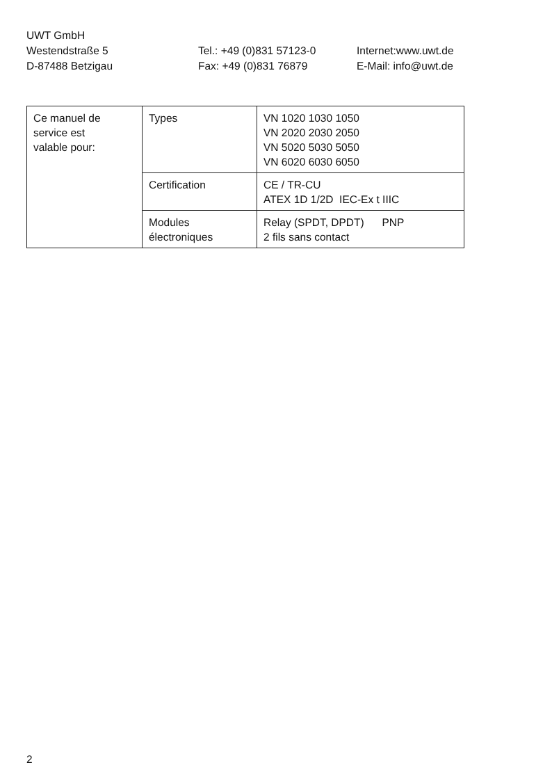UWT GmbH
Westendstraße 5 Tel.: +49 (0)831 57123-0 Internet:www.uwt.de
D-87488 Betzigau Fax: +49 (0)831 76879 E-Mail: info@uwt.de
| Ce manuel de service est valable pour: | Types | VN 1020 1030 1050 VN 2020 2030 2050 VN 5020 5030 5050 VN 6020 6030 6050 |
| | Certification | CE / TR-CU ATEX 1D 1/2D IEC-Ex t IIIC |
| | Modules électroniques | Relay (SPDT, DPDT) PNP 2 fils sans contact |
2